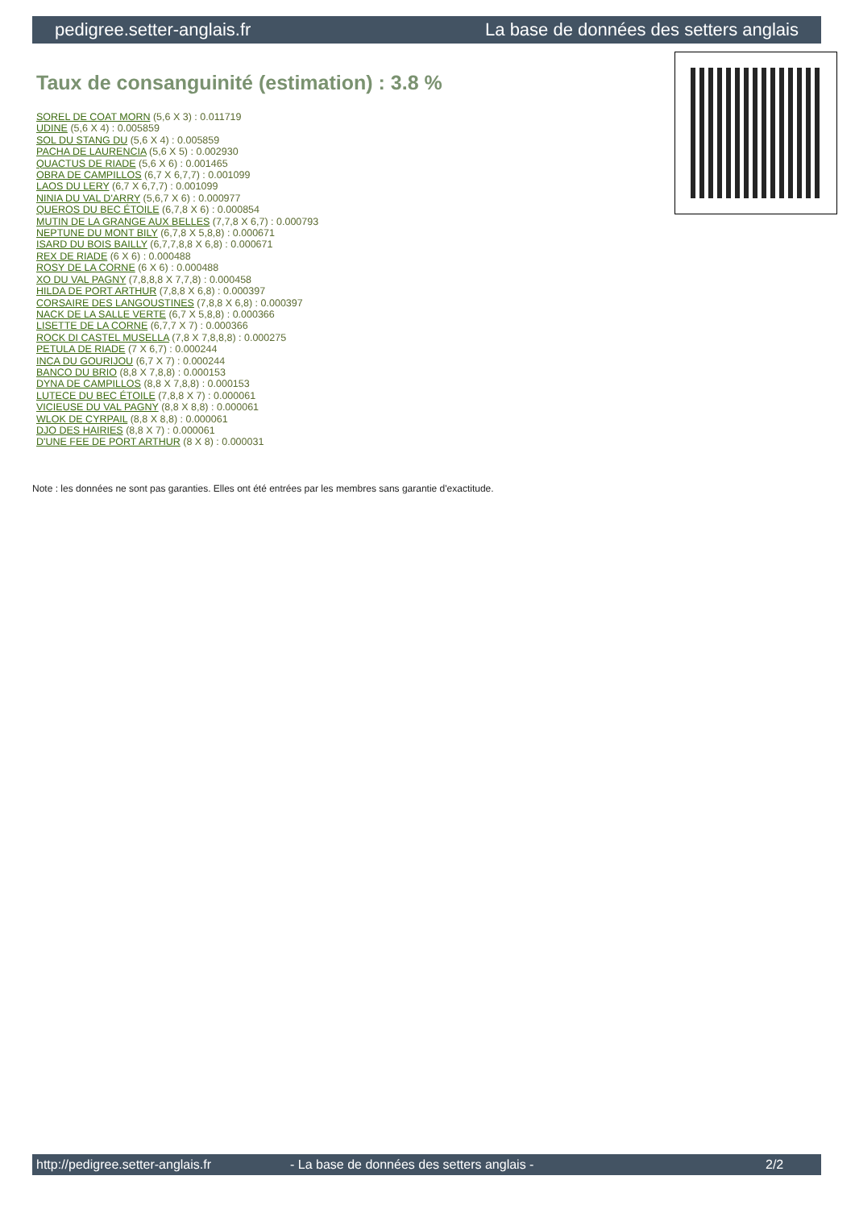pedigree.setter-anglais.fr La base de données des setters anglais
Taux de consanguinité (estimation) : 3.8 %
SOREL DE COAT MORN (5,6 X 3) : 0.011719
UDINE (5,6 X 4) : 0.005859
SOL DU STANG DU (5,6 X 4) : 0.005859
PACHA DE LAURENCIA (5,6 X 5) : 0.002930
QUACTUS DE RIADE (5,6 X 6) : 0.001465
OBRA DE CAMPILLOS (6,7 X 6,7,7) : 0.001099
LAOS DU LERY (6,7 X 6,7,7) : 0.001099
NINIA DU VAL D'ARRY (5,6,7 X 6) : 0.000977
QUEROS DU BEC ÉTOILE (6,7,8 X 6) : 0.000854
MUTIN DE LA GRANGE AUX BELLES (7,7,8 X 6,7) : 0.000793
NEPTUNE DU MONT BILY (6,7,8 X 5,8,8) : 0.000671
ISARD DU BOIS BAILLY (6,7,7,8,8 X 6,8) : 0.000671
REX DE RIADE (6 X 6) : 0.000488
ROSY DE LA CORNE (6 X 6) : 0.000488
XO DU VAL PAGNY (7,8,8,8 X 7,7,8) : 0.000458
HILDA DE PORT ARTHUR (7,8,8 X 6,8) : 0.000397
CORSAIRE DES LANGOUSTINES (7,8,8 X 6,8) : 0.000397
NACK DE LA SALLE VERTE (6,7 X 5,8,8) : 0.000366
LISETTE DE LA CORNE (6,7,7 X 7) : 0.000366
ROCK DI CASTEL MUSELLA (7,8 X 7,8,8,8) : 0.000275
PETULA DE RIADE (7 X 6,7) : 0.000244
INCA DU GOURIJOU (6,7 X 7) : 0.000244
BANCO DU BRIO (8,8 X 7,8,8) : 0.000153
DYNA DE CAMPILLOS (8,8 X 7,8,8) : 0.000153
LUTECE DU BEC ÉTOILE (7,8,8 X 7) : 0.000061
VICIEUSE DU VAL PAGNY (8,8 X 8,8) : 0.000061
WLOK DE CYRPAIL (8,8 X 8,8) : 0.000061
DJO DES HAIRIES (8,8 X 7) : 0.000061
D'UNE FEE DE PORT ARTHUR (8 X 8) : 0.000031
Note : les données ne sont pas garanties. Elles ont été entrées par les membres sans garantie d'exactitude.
http://pedigree.setter-anglais.fr - La base de données des setters anglais - 2/2